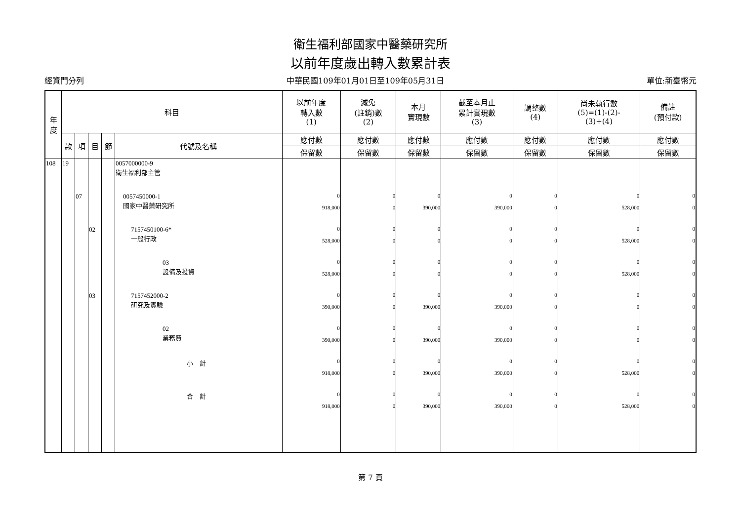衛生福利部國家中醫藥研究所
以前年度歲出轉入數累計表
經資門分列 中華民國109年01月01日至109年05月31日 單位:新臺幣元
| 年 度 | 科目 | | | | | 以前年度 轉入數 (1) | 減免 (註銷)數 (2) | 本月 實現數 | 截至本月止 累計實現數 (3) | 調整數 (4) | 尚未執行數 (5)=(1)-(2)- (3)+(4) | 備註 (預付款) |
| --- | --- | --- | --- | --- | --- | --- | --- | --- | --- | --- | --- | --- |
| | 款 | 項 | 目 | 節 | 代號及名稱 | 應付數 | 應付數 | 應付數 | 應付數 | 應付數 | 應付數 | 應付數 |
| | | | | | | 保留數 | 保留數 | 保留數 | 保留數 | 保留數 | 保留數 | 保留數 |
| 108 | 19 | | | | 0057000000-9 衛生福利部主管 | | | | | | | |
| | | 07 | | | 0057450000-1 國家中醫藥研究所 | 0 918,000 | 0 0 | 0 390,000 | 0 390,000 | 0 0 | 0 528,000 | 0 0 |
| | | | 02 | | 7157450100-6* 一般行政 | 0 528,000 | 0 0 | 0 0 | 0 0 | 0 0 | 0 528,000 | 0 0 |
| | | | | | 03 設備及投資 | 0 528,000 | 0 0 | 0 0 | 0 0 | 0 0 | 0 528,000 | 0 0 |
| | | | 03 | | 7157452000-2 研究及實驗 | 0 390,000 | 0 0 | 0 390,000 | 0 390,000 | 0 0 | 0 0 | 0 0 |
| | | | | | 02 業務費 | 0 390,000 | 0 0 | 0 390,000 | 0 390,000 | 0 0 | 0 0 | 0 0 |
| | | | | | 小 計 | 0 918,000 | 0 0 | 0 390,000 | 0 390,000 | 0 0 | 0 528,000 | 0 0 |
| | | | | | 合 計 | 0 918,000 | 0 0 | 0 390,000 | 0 390,000 | 0 0 | 0 528,000 | 0 0 |
第 7 頁